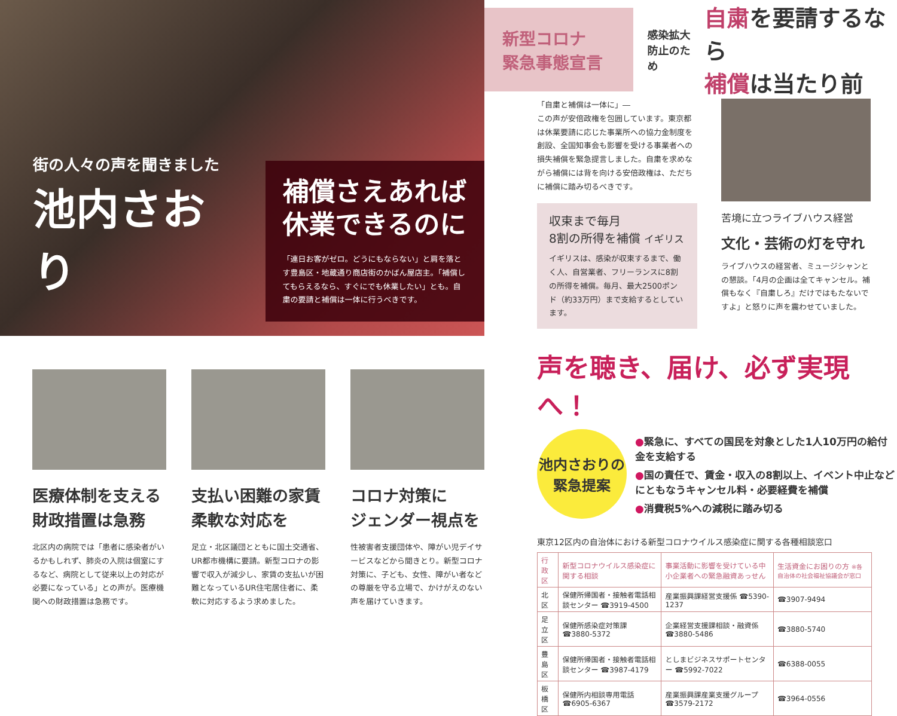街の人々の声を聞きました
池内さおり
補償さえあれば休業できるのに
「連日お客がゼロ。どうにもならない」と肩を落とす豊島区・地蔵通り商店街のかばん屋店主。「補償してもらえるなら、すぐにでも休業したい」とも。自粛の要請と補償は一体に行うべきです。
医療体制を支える
財政措置は急務
北区内の病院では「患者に感染者がいるかもしれず、肺炎の入院は個室にするなど、病院として従来以上の対応が必要になっている」との声が。医療機関への財政措置は急務です。
支払い困難の家賃
柔軟な対応を
足立・北区議団とともに国土交通省、UR都市機構に要請。新型コロナの影響で収入が減少し、家賃の支払いが困難となっているUR住宅居住者に、柔軟に対応するよう求めました。
コロナ対策に
ジェンダー視点を
性被害者支援団体や、障がい児デイサービスなどから聞きとり。新型コロナ対策に、子ども、女性、障がい者などの尊厳を守る立場で、かけがえのない声を届けていきます。
新型コロナ
緊急事態宣言
感染拡大
防止のため
自粛を要請するなら
補償は当たり前
「自粛と補償は一体に」―
この声が安倍政権を包囲しています。東京都は休業要請に応じた事業所への協力金制度を創設、全国知事会も影響を受ける事業者への損失補償を緊急提言しました。自粛を求めながら補償には背を向ける安倍政権は、ただちに補償に踏み切るべきです。
収束まで毎月
8割の所得を補償 イギリス
イギリスは、感染が収束するまで、働く人、自営業者、フリーランスに8割の所得を補償。毎月、最大2500ポンド（約33万円）まで支給するとしています。
苦境に立つライブハウス経営
文化・芸術の灯を守れ
ライブハウスの経営者、ミュージシャンとの懇談。「4月の企画は全てキャンセル。補償もなく『自粛しろ』だけではもたないですよ」と怒りに声を震わせていました。
声を聴き、届け、必ず実現へ！
池内さおりの
緊急提案
●緊急に、すべての国民を対象とした1人10万円の給付金を支給する
●国の責任で、賃金・収入の8割以上、イベント中止などにともなうキャンセル料・必要経費を補償
●消費税5%への減税に踏み切る
東京12区内の自治体における新型コロナウイルス感染症に関する各種相談窓口
| 行政区 | 新型コロナウイルス感染症に関する相談 | 事業活動に影響を受けている中小企業者への緊急融資あっせん | 生活資金にお困りの方 ※各自治体の社会福祉協議会が窓口 |
| --- | --- | --- | --- |
| 北区 | 保健所帰国者・接触者電話相談センター ☎3919-4500 | 産業振興課経営支援係 ☎5390-1237 | ☎3907-9494 |
| 足立区 | 保健所感染症対策課 ☎3880-5372 | 企業経営支援課相談・融資係 ☎3880-5486 | ☎3880-5740 |
| 豊島区 | 保健所帰国者・接触者電話相談センター ☎3987-4179 | としまビジネスサポートセンター ☎5992-7022 | ☎6388-0055 |
| 板橋区 | 保健所内相談専用電話 ☎6905-6367 | 産業振興課産業支援グループ ☎3579-2172 | ☎3964-0556 |